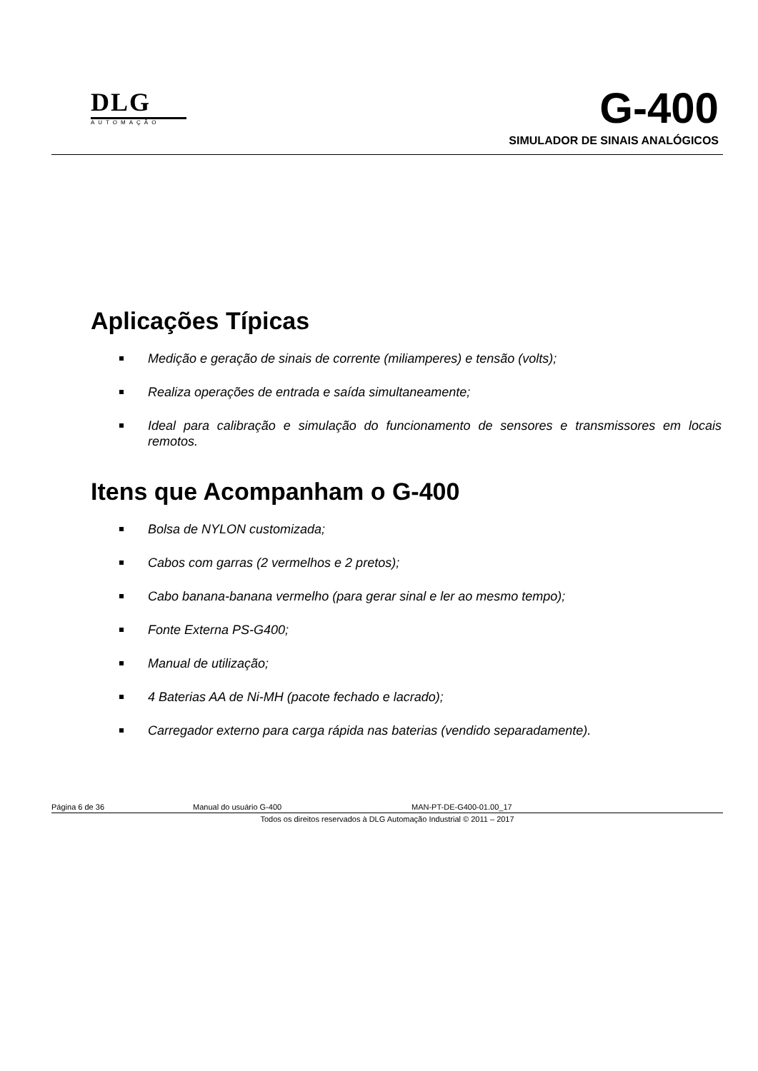DLG
AUTOMAÇÃO
G-400
SIMULADOR DE SINAIS ANALÓGICOS
Aplicações Típicas
Medição e geração de sinais de corrente (miliamperes) e tensão (volts);
Realiza operações de entrada e saída simultaneamente;
Ideal para calibração e simulação do funcionamento de sensores e transmissores em locais remotos.
Itens que Acompanham o G-400
Bolsa de NYLON customizada;
Cabos com garras (2 vermelhos e 2 pretos);
Cabo banana-banana vermelho (para gerar sinal e ler ao mesmo tempo);
Fonte Externa PS-G400;
Manual de utilização;
4 Baterias AA de Ni-MH (pacote fechado e lacrado);
Carregador externo para carga rápida nas baterias (vendido separadamente).
Página 6 de 36 Manual do usuário G-400 MAN-PT-DE-G400-01.00_17
Todos os direitos reservados à DLG Automação Industrial © 2011 – 2017